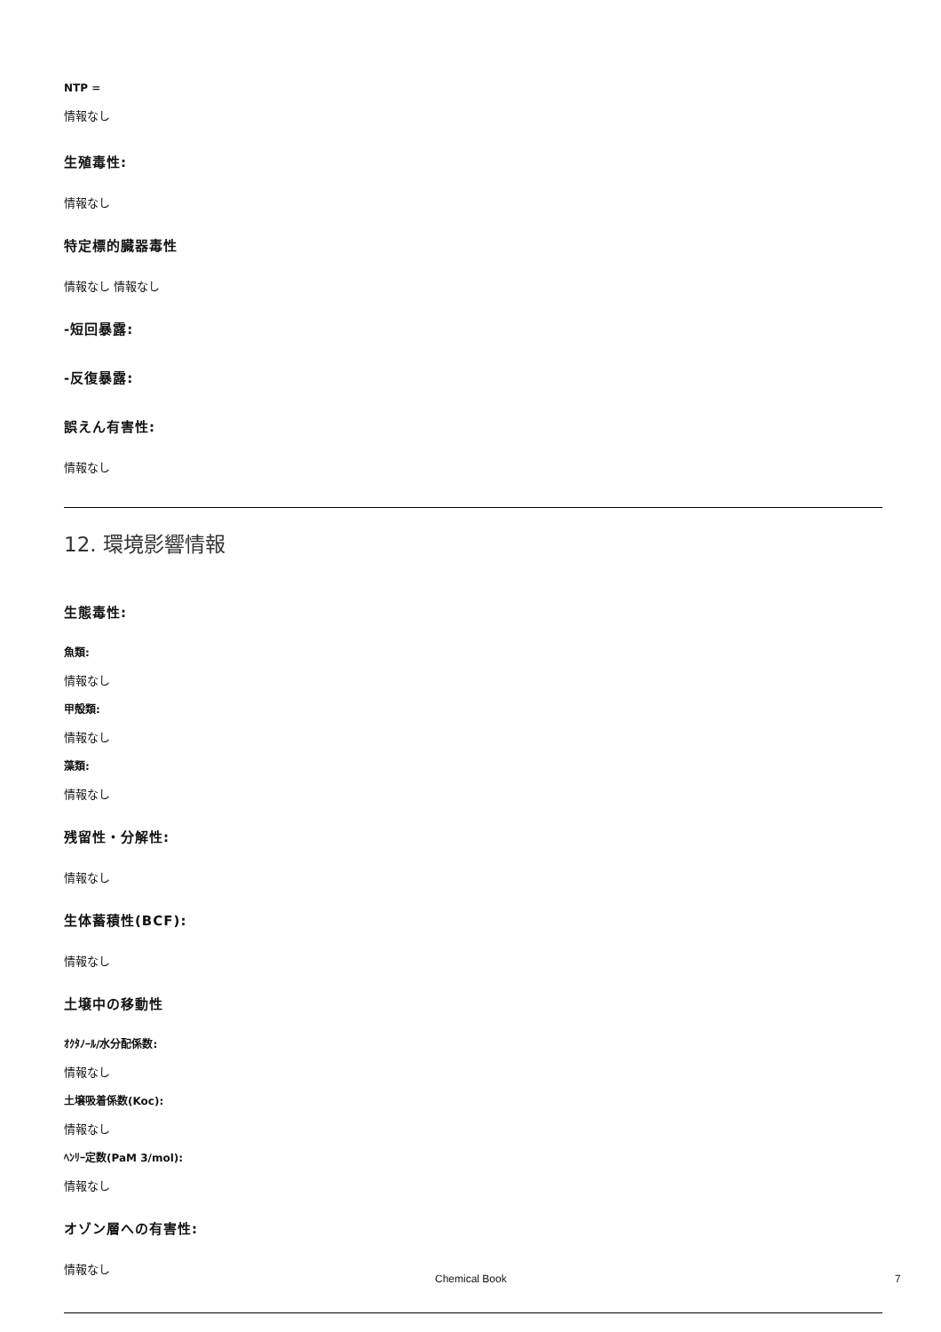NTP =
情報なし
生殖毒性:
情報なし
特定標的臓器毒性
情報なし 情報なし
-短回暴露:
-反復暴露:
誤えん有害性:
情報なし
12. 環境影響情報
生態毒性:
魚類:
情報なし
甲殻類:
情報なし
藻類:
情報なし
残留性・分解性:
情報なし
生体蓄積性(BCF):
情報なし
土壌中の移動性
ｵｸﾀﾉｰﾙ/水分配係数:
情報なし
土壌吸着係数(Koc):
情報なし
ﾍﾝﾘｰ定数(PaM 3/mol):
情報なし
オゾン層への有害性:
情報なし
Chemical Book 7